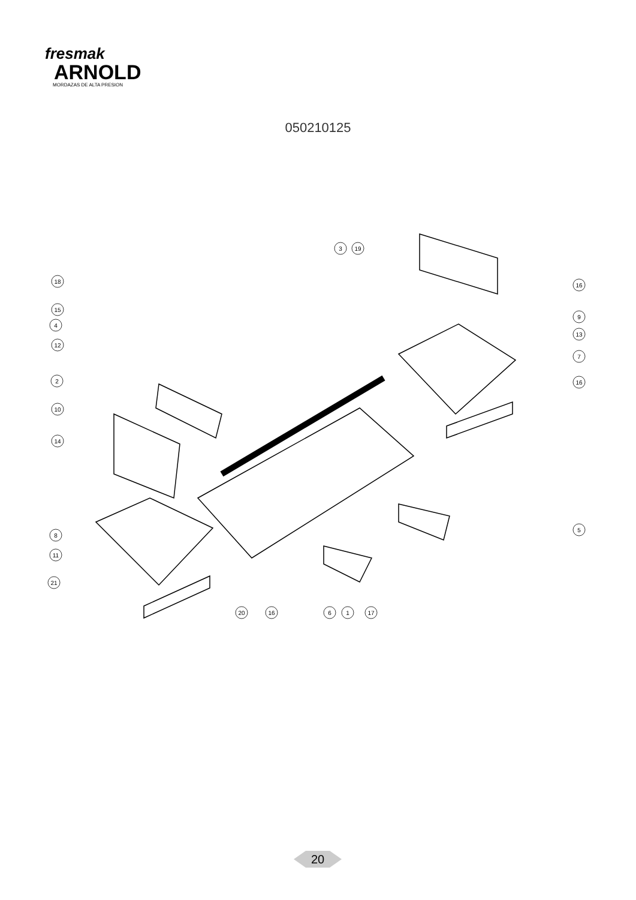fresmak
ARNOLD
MORDAZAS DE ALTA PRESION
050210125
3
19
18
15
4
12
2
10
14
8
11
21
20
16
6
1
17
16
9
13
7
16
5
20